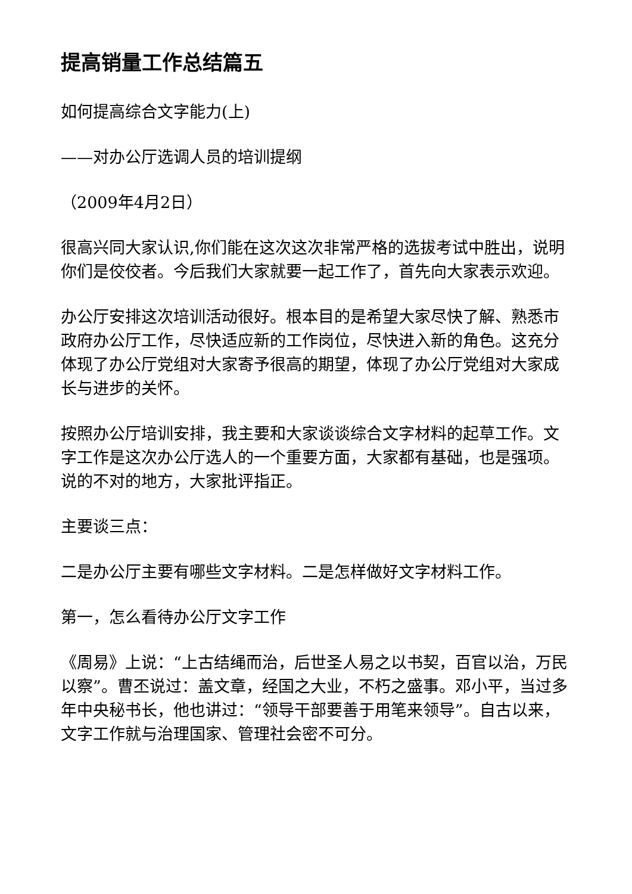提高销量工作总结篇五
如何提高综合文字能力(上)
——对办公厅选调人员的培训提纲
（2009年4月2日）
很高兴同大家认识,你们能在这次这次非常严格的选拔考试中胜出，说明你们是佼佼者。今后我们大家就要一起工作了，首先向大家表示欢迎。
办公厅安排这次培训活动很好。根本目的是希望大家尽快了解、熟悉市政府办公厅工作，尽快适应新的工作岗位，尽快进入新的角色。这充分体现了办公厅党组对大家寄予很高的期望，体现了办公厅党组对大家成长与进步的关怀。
按照办公厅培训安排，我主要和大家谈谈综合文字材料的起草工作。文字工作是这次办公厅选人的一个重要方面，大家都有基础，也是强项。说的不对的地方，大家批评指正。
主要谈三点：
二是办公厅主要有哪些文字材料。二是怎样做好文字材料工作。
第一，怎么看待办公厅文字工作
《周易》上说：“上古结绳而治，后世圣人易之以书契，百官以治，万民以察”。曹丕说过：盖文章，经国之大业，不朽之盛事。邓小平，当过多年中央秘书长，他也讲过：“领导干部要善于用笔来领导”。自古以来，文字工作就与治理国家、管理社会密不可分。